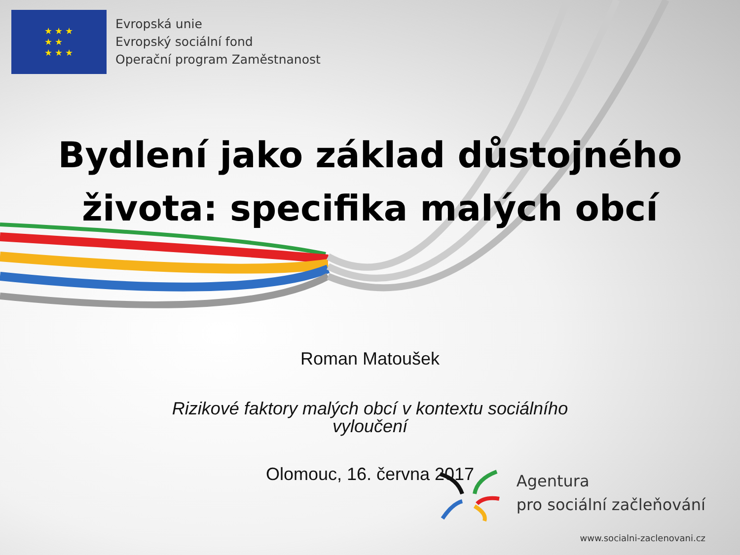★ ★ ★
★ ★
★ ★ ★
Evropská unie
Evropský sociální fond
Operační program Zaměstnanost
Bydlení jako základ důstojného
života: specifika malých obcí
Roman Matoušek
Rizikové faktory malých obcí v kontextu sociálního vyloučení
Olomouc, 16. června 2017
Agentura
pro sociální začleňování
www.socialni-zaclenovani.cz